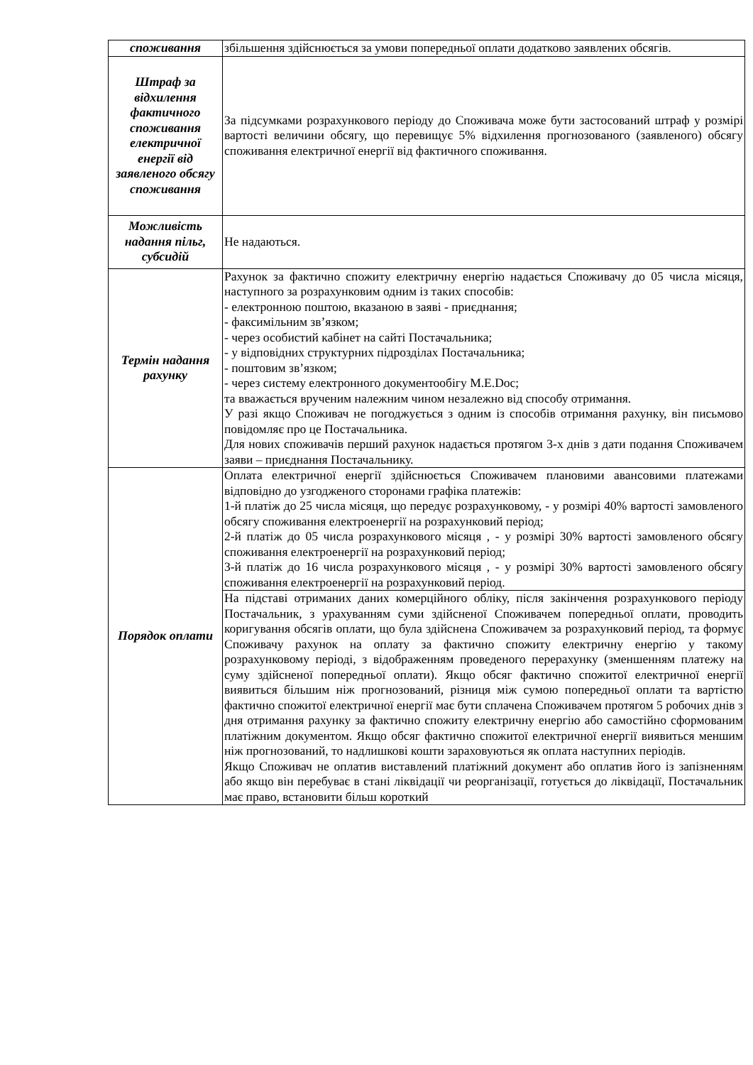| споживання | збільшення здійснюється за умови попередньої оплати додатково заявлених обсягів. |
| Штраф за відхилення фактичного споживання електричної енергії від заявленого обсягу споживання | За підсумками розрахункового періоду до Споживача може бути застосований штраф у розмірі вартості величини обсягу, що перевищує 5% відхилення прогнозованого (заявленого) обсягу споживання електричної енергії від фактичного споживання. |
| Можливість надання пільг, субсидій | Не надаються. |
| Термін надання рахунку | Рахунок за фактично спожиту електричну енергію надається Споживачу до 05 числа місяця, наступного за розрахунковим одним із таких способів: - електронною поштою, вказаною в заяві - приєднання; - факсимільним зв’язком; - через особистий кабінет на сайті Постачальника; - у відповідних структурних підрозділах Постачальника; - поштовим зв’язком; - через систему електронного документообігу M.E.Doc; та вважається врученим належним чином незалежно від способу отримання. У разі якщо Споживач не погоджується з одним із способів отримання рахунку, він письмово повідомляє про це Постачальника. Для нових споживачів перший рахунок надається протягом 3-х днів з дати подання Споживачем заяви – приєднання Постачальнику. |
| Порядок оплати | Оплата електричної енергії здійснюється Споживачем плановими авансовими платежами відповідно до узгодженого сторонами графіка платежів: 1-й платіж до 25 числа місяця, що передує розрахунковому, - у розмірі 40% вартості замовленого обсягу споживання електроенергії на розрахунковий період; 2-й платіж до 05 числа розрахункового місяця , - у розмірі 30% вартості замовленого обсягу споживання електроенергії на розрахунковий період; 3-й платіж до 16 числа розрахункового місяця , - у розмірі 30% вартості замовленого обсягу споживання електроенергії на розрахунковий період. |
| | На підставі отриманих даних комерційного обліку, після закінчення розрахункового періоду Постачальник, з урахуванням суми здійсненої Споживачем попередньої оплати, проводить коригування обсягів оплати, що була здійснена Споживачем за розрахунковий період, та формує Споживачу рахунок на оплату за фактично спожиту електричну енергію у такому розрахунковому періоді, з відображенням проведеного перерахунку (зменшенням платежу на суму здійсненої попередньої оплати). Якщо обсяг фактично спожитої електричної енергії виявиться більшим ніж прогнозований, різниця між сумою попередньої оплати та вартістю фактично спожитої електричної енергії має бути сплачена Споживачем протягом 5 робочих днів з дня отримання рахунку за фактично спожиту електричну енергію або самостійно сформованим платіжним документом. Якщо обсяг фактично спожитої електричної енергії виявиться меншим ніж прогнозований, то надлишкові кошти зараховуються як оплата наступних періодів. Якщо Споживач не оплатив виставлений платіжний документ або оплатив його із запізненням або якщо він перебуває в стані ліквідації чи реорганізації, готується до ліквідації, Постачальник має право, встановити більш короткий |